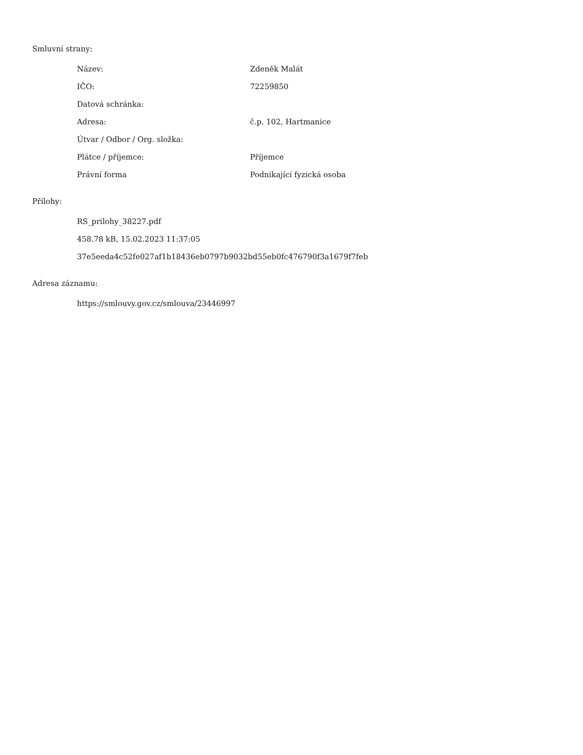Smluvní strany:
| Název: | Zdeněk Malát |
| IČO: | 72259850 |
| Datová schránka: | |
| Adresa: | č.p. 102, Hartmanice |
| Útvar / Odbor / Org. složka: | |
| Plátce / příjemce: | Příjemce |
| Právní forma | Podnikající fyzická osoba |
Přílohy:
RS_prilohy_38227.pdf
458.78 kB, 15.02.2023 11:37:05
37e5eeda4c52fe027af1b18436eb0797b9032bd55eb0fc476790f3a1679f7feb
Adresa záznamu:
https://smlouvy.gov.cz/smlouva/23446997